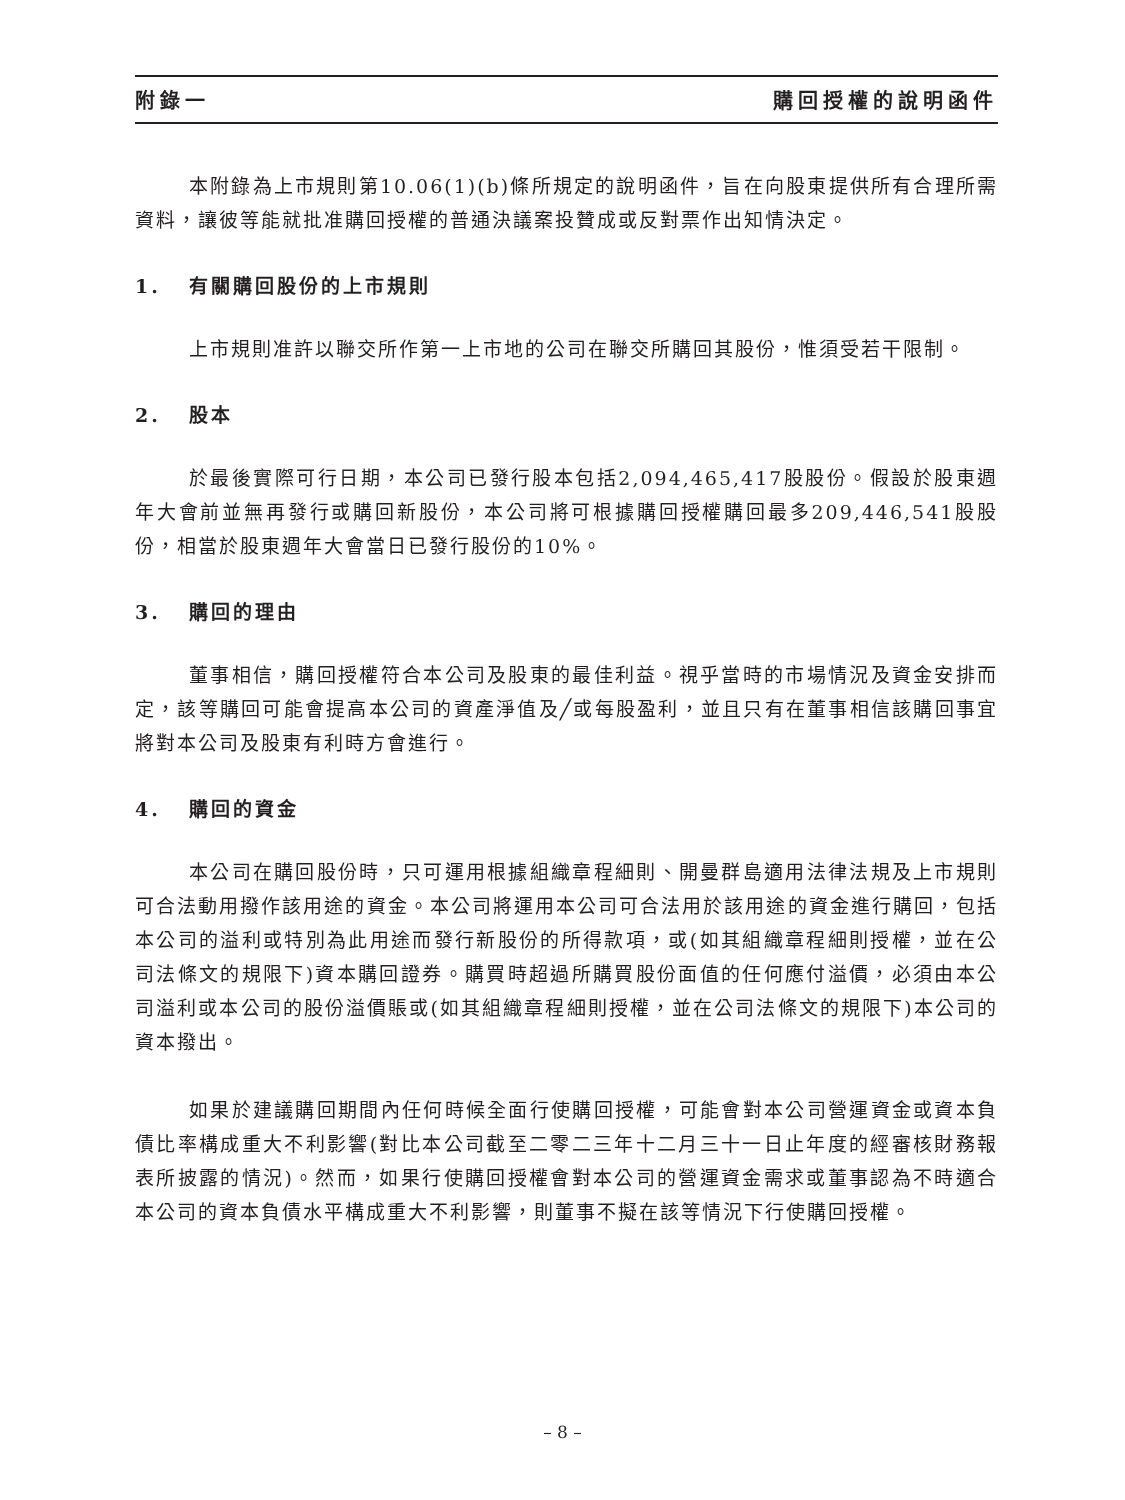附錄一 購回授權的說明函件
本附錄為上市規則第10.06(1)(b)條所規定的說明函件，旨在向股東提供所有合理所需資料，讓彼等能就批准購回授權的普通決議案投贊成或反對票作出知情決定。
1. 有關購回股份的上市規則
上市規則准許以聯交所作第一上市地的公司在聯交所購回其股份，惟須受若干限制。
2. 股本
於最後實際可行日期，本公司已發行股本包括2,094,465,417股股份。假設於股東週年大會前並無再發行或購回新股份，本公司將可根據購回授權購回最多209,446,541股股份，相當於股東週年大會當日已發行股份的10%。
3. 購回的理由
董事相信，購回授權符合本公司及股東的最佳利益。視乎當時的市場情況及資金安排而定，該等購回可能會提高本公司的資產淨值及╱或每股盈利，並且只有在董事相信該購回事宜將對本公司及股東有利時方會進行。
4. 購回的資金
本公司在購回股份時，只可運用根據組織章程細則、開曼群島適用法律法規及上市規則可合法動用撥作該用途的資金。本公司將運用本公司可合法用於該用途的資金進行購回，包括本公司的溢利或特別為此用途而發行新股份的所得款項，或(如其組織章程細則授權，並在公司法條文的規限下)資本購回證券。購買時超過所購買股份面值的任何應付溢價，必須由本公司溢利或本公司的股份溢價賬或(如其組織章程細則授權，並在公司法條文的規限下)本公司的資本撥出。
如果於建議購回期間內任何時候全面行使購回授權，可能會對本公司營運資金或資本負債比率構成重大不利影響(對比本公司截至二零二三年十二月三十一日止年度的經審核財務報表所披露的情況)。然而，如果行使購回授權會對本公司的營運資金需求或董事認為不時適合本公司的資本負債水平構成重大不利影響，則董事不擬在該等情況下行使購回授權。
– 8 –